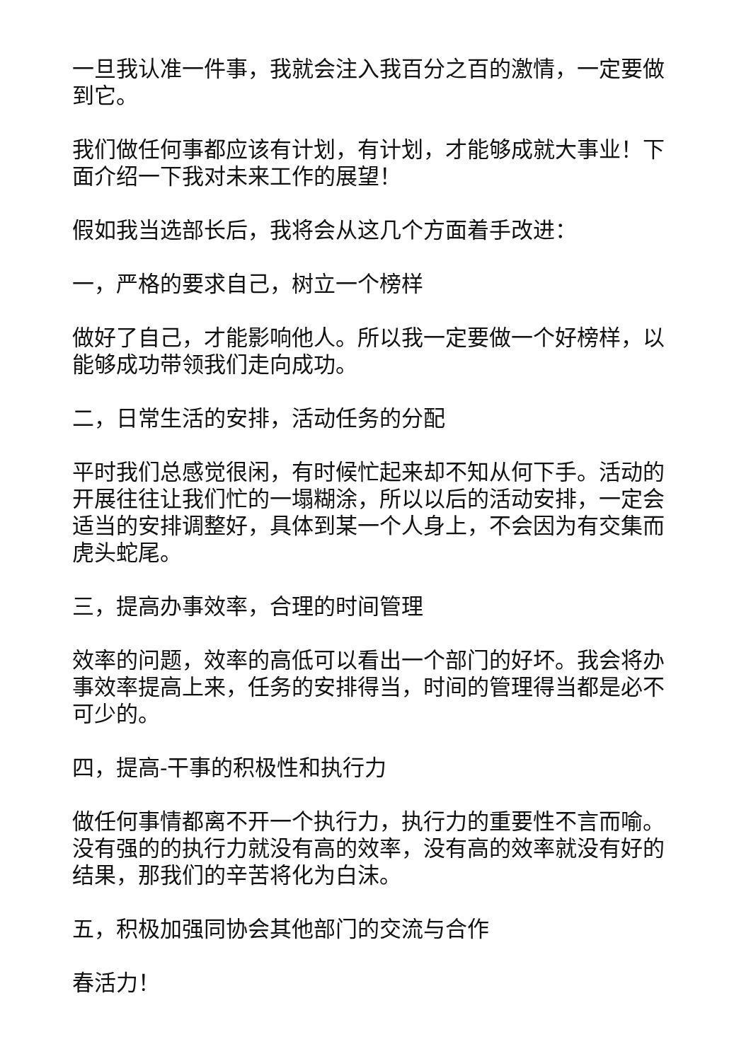一旦我认准一件事，我就会注入我百分之百的激情，一定要做到它。
我们做任何事都应该有计划，有计划，才能够成就大事业！下面介绍一下我对未来工作的展望！
假如我当选部长后，我将会从这几个方面着手改进：
一，严格的要求自己，树立一个榜样
做好了自己，才能影响他人。所以我一定要做一个好榜样，以能够成功带领我们走向成功。
二，日常生活的安排，活动任务的分配
平时我们总感觉很闲，有时候忙起来却不知从何下手。活动的开展往往让我们忙的一塌糊涂，所以以后的活动安排，一定会适当的安排调整好，具体到某一个人身上，不会因为有交集而虎头蛇尾。
三，提高办事效率，合理的时间管理
效率的问题，效率的高低可以看出一个部门的好坏。我会将办事效率提高上来，任务的安排得当，时间的管理得当都是必不可少的。
四，提高-干事的积极性和执行力
做任何事情都离不开一个执行力，执行力的重要性不言而喻。没有强的的执行力就没有高的效率，没有高的效率就没有好的结果，那我们的辛苦将化为白沫。
五，积极加强同协会其他部门的交流与合作
春活力！